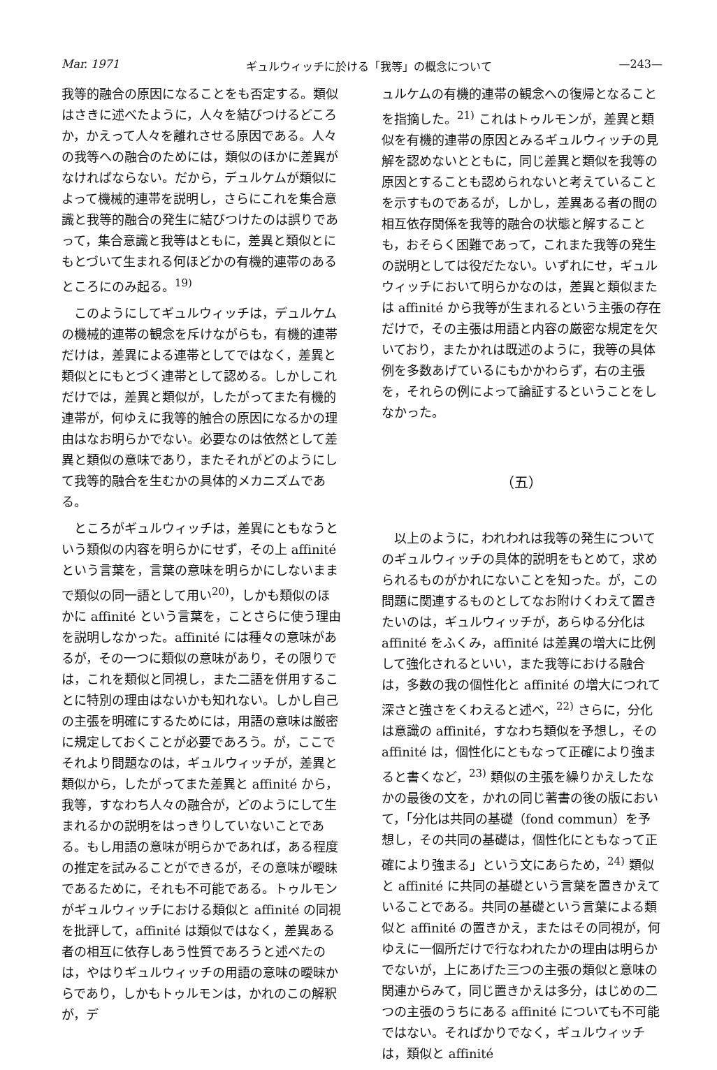Mar. 1971 ギュルウィッチに於ける「我等」の概念について —243—
我等的融合の原因になることをも否定する。類似はさきに述べたように，人々を結びつけるどころか，かえって人々を離れさせる原因である。人々の我等への融合のためには，類似のほかに差異がなければならない。だから，デュルケムが類似によって機械的連帯を説明し，さらにこれを集合意識と我等的融合の発生に結びつけたのは誤りであって，集合意識と我等はともに，差異と類似とにもとづいて生まれる何ほどかの有機的連帯のあるところにのみ起る。<sup>19)</sup>
このようにしてギュルウィッチは，デュルケムの機械的連帯の観念を斥けながらも，有機的連帯だけは，差異による連帯としてではなく，差異と類似とにもとづく連帯として認める。しかしこれだけでは，差異と類似が，したがってまた有機的連帯が，何ゆえに我等的触合の原因になるかの理由はなお明らかでない。必要なのは依然として差異と類似の意味であり，またそれがどのようにして我等的融合を生むかの具体的メカニズムである。
ところがギュルウィッチは，差異にともなうという類似の内容を明らかにせず，その上 affinité という言葉を，言葉の意味を明らかにしないままで類似の同一語として用い<sup>20)</sup>，しかも類似のほかに affinité という言葉を，ことさらに使う理由を説明しなかった。affinité には種々の意味があるが，その一つに類似の意味があり，その限りでは，これを類似と同視し，また二語を併用することに特別の理由はないかも知れない。しかし自己の主張を明確にするためには，用語の意味は厳密に規定しておくことが必要であろう。が，ここでそれより問題なのは，ギュルウィッチが，差異と類似から，したがってまた差異と affinité から，我等，すなわち人々の融合が，どのようにして生まれるかの説明をはっきりしていないことである。もし用語の意味が明らかであれば，ある程度の推定を試みることができるが，その意味が曖昧であるために，それも不可能である。トゥルモンがギュルウィッチにおける類似と affinité の同視を批評して，affinité は類似ではなく，差異ある者の相互に依存しあう性質であろうと述べたのは，やはりギュルウィッチの用語の意味の曖昧からであり，しかもトゥルモンは，かれのこの解釈が，デ
ュルケムの有機的連帯の観念への復帰となることを指摘した。<sup>21)</sup> これはトゥルモンが，差異と類似を有機的連帯の原因とみるギュルウィッチの見解を認めないとともに，同じ差異と類似を我等の原因とすることも認められないと考えていることを示すものであるが，しかし，差異ある者の間の相互依存関係を我等的融合の状態と解することも，おそらく困難であって，これまた我等の発生の説明としては役だたない。いずれにせ，ギュルウィッチにおいて明らかなのは，差異と類似または affinité から我等が生まれるという主張の存在だけで，その主張は用語と内容の厳密な規定を欠いており，またかれは既述のように，我等の具体例を多数あげているにもかかわらず，右の主張を，それらの例によって論証するということをしなかった。
（五）
以上のように，われわれは我等の発生についてのギュルウィッチの具体的説明をもとめて，求められるものがかれにないことを知った。が，この問題に関連するものとしてなお附けくわえて置きたいのは，ギュルウィッチが，あらゆる分化は affinité をふくみ，affinité は差異の増大に比例して強化されるといい，また我等における融合は，多数の我の個性化と affinité の増大につれて深さと強さをくわえると述べ，<sup>22)</sup> さらに，分化は意識の affinité，すなわち類似を予想し，その affinité は，個性化にともなって正確により強まると書くなど，<sup>23)</sup> 類似の主張を繰りかえしたなかの最後の文を，かれの同じ著書の後の版において，「分化は共同の基礎（fond commun）を予想し，その共同の基礎は，個性化にともなって正確により強まる」という文にあらため，<sup>24)</sup> 類似と affinité に共同の基礎という言葉を置きかえていることである。共同の基礎という言葉による類似と affinité の置きかえ，またはその同視が，何ゆえに一個所だけで行なわれたかの理由は明らかでないが，上にあげた三つの主張の類似と意味の関連からみて，同じ置きかえは多分，はじめの二つの主張のうちにある affinité についても不可能ではない。そればかりでなく，ギュルウィッチは，類似と affinité